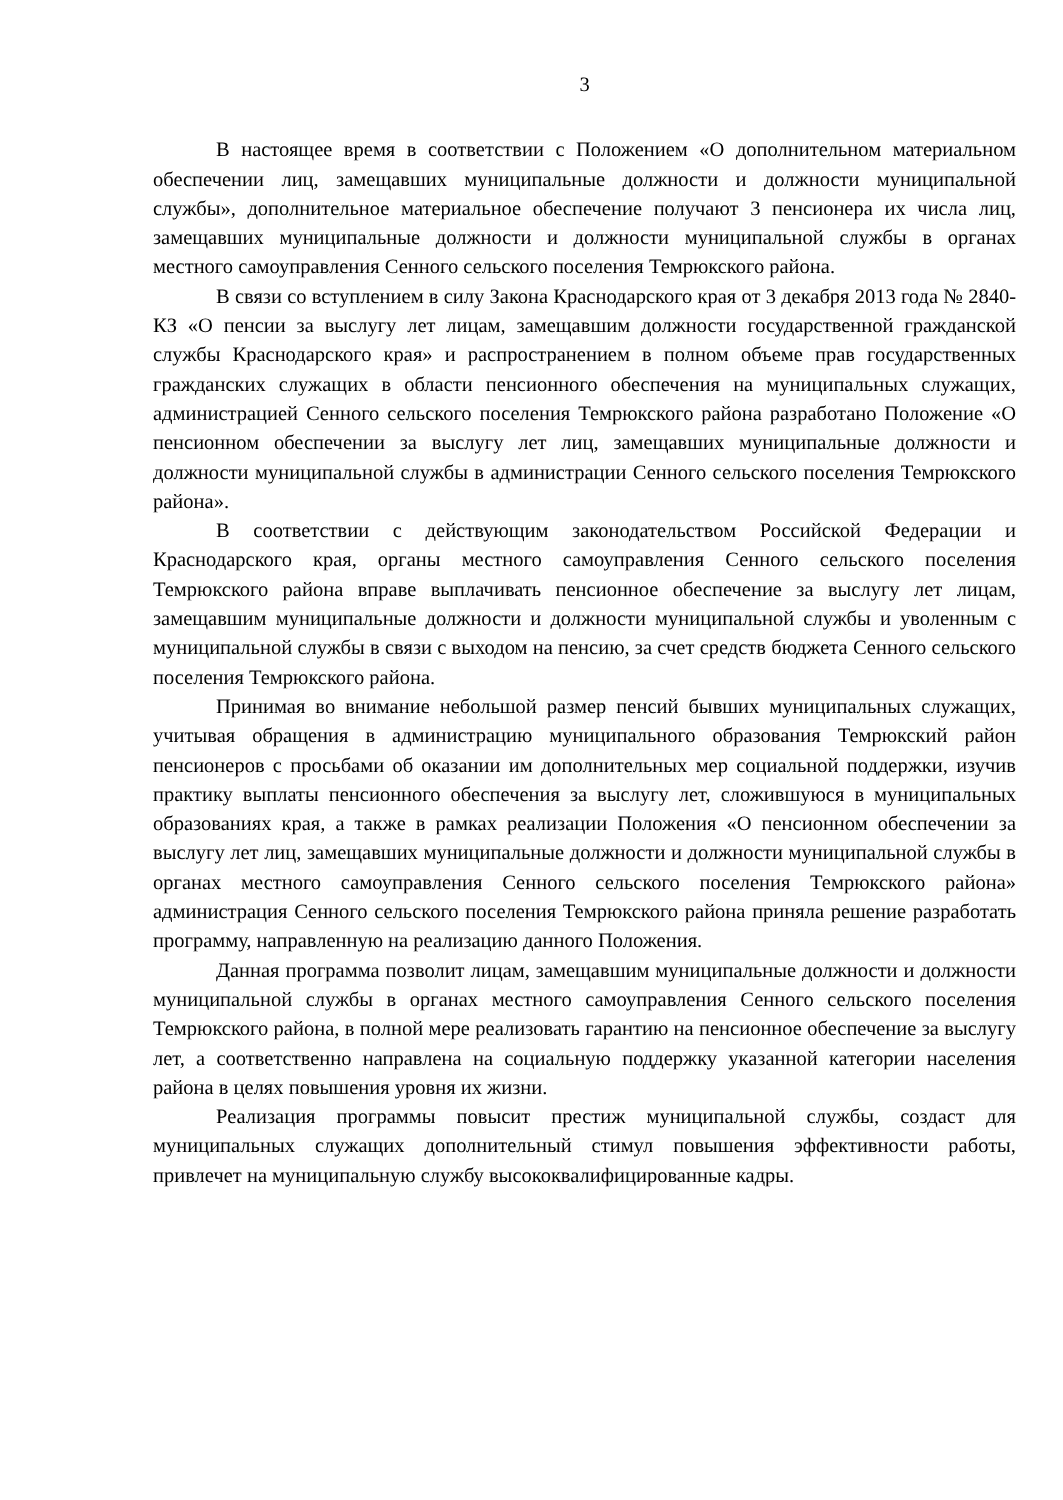3
В настоящее время в соответствии с Положением «О дополнительном материальном обеспечении лиц, замещавших муниципальные должности и должности муниципальной службы», дополнительное материальное обеспечение получают 3 пенсионера их числа лиц, замещавших муниципальные должности и должности муниципальной службы в органах местного самоуправления Сенного сельского поселения Темрюкского района.
В связи со вступлением в силу Закона Краснодарского края от 3 декабря 2013 года № 2840-КЗ «О пенсии за выслугу лет лицам, замещавшим должности государственной гражданской службы Краснодарского края» и распространением в полном объеме прав государственных гражданских служащих в области пенсионного обеспечения на муниципальных служащих, администрацией Сенного сельского поселения Темрюкского района разработано Положение «О пенсионном обеспечении за выслугу лет лиц, замещавших муниципальные должности и должности муниципальной службы в администрации Сенного сельского поселения Темрюкского района».
В соответствии с действующим законодательством Российской Федерации и Краснодарского края, органы местного самоуправления Сенного сельского поселения Темрюкского района вправе выплачивать пенсионное обеспечение за выслугу лет лицам, замещавшим муниципальные должности и должности муниципальной службы и уволенным с муниципальной службы в связи с выходом на пенсию, за счет средств бюджета Сенного сельского поселения Темрюкского района.
Принимая во внимание небольшой размер пенсий бывших муниципальных служащих, учитывая обращения в администрацию муниципального образования Темрюкский район пенсионеров с просьбами об оказании им дополнительных мер социальной поддержки, изучив практику выплаты пенсионного обеспечения за выслугу лет, сложившуюся в муниципальных образованиях края, а также в рамках реализации Положения «О пенсионном обеспечении за выслугу лет лиц, замещавших муниципальные должности и должности муниципальной службы в органах местного самоуправления Сенного сельского поселения Темрюкского района» администрация Сенного сельского поселения Темрюкского района приняла решение разработать программу, направленную на реализацию данного Положения.
Данная программа позволит лицам, замещавшим муниципальные должности и должности муниципальной службы в органах местного самоуправления Сенного сельского поселения Темрюкского района, в полной мере реализовать гарантию на пенсионное обеспечение за выслугу лет, а соответственно направлена на социальную поддержку указанной категории населения района в целях повышения уровня их жизни.
Реализация программы повысит престиж муниципальной службы, создаст для муниципальных служащих дополнительный стимул повышения эффективности работы, привлечет на муниципальную службу высококвалифицированные кадры.